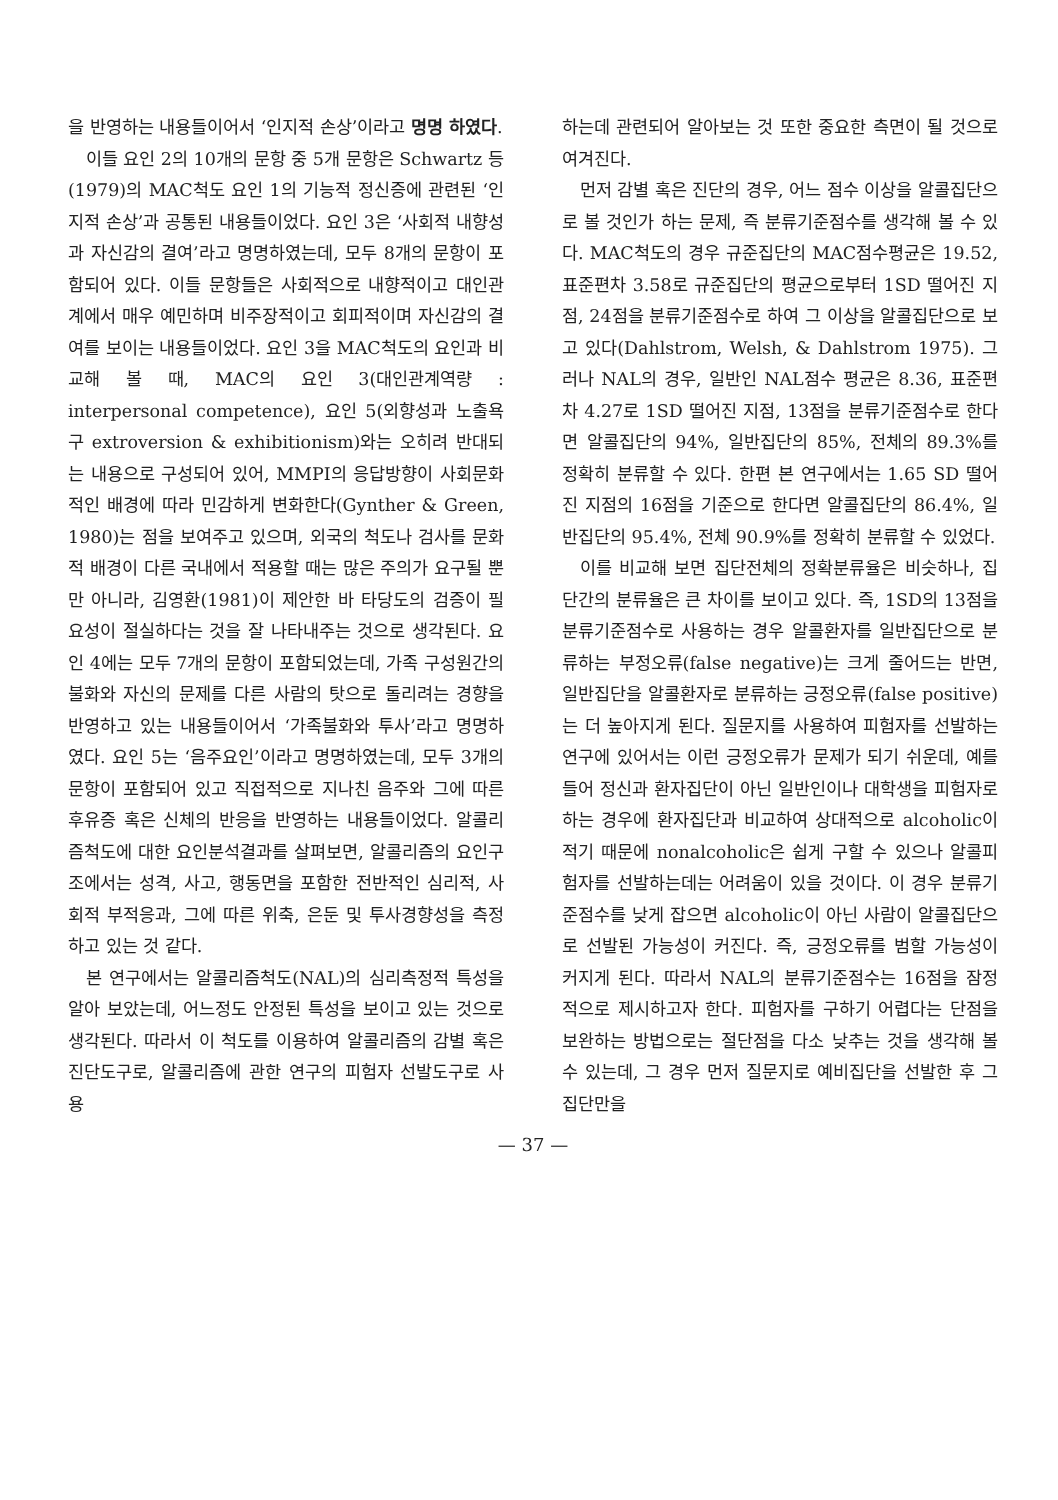을 반영하는 내용들이어서 ‘인지적 손상’이라고 명명 하였다.
이들 요인 2의 10개의 문항 중 5개 문항은 Schwartz 등(1979)의 MAC척도 요인 1의 기능적 정신증에 관련된 ‘인지적 손상’과 공통된 내용들이었다. 요인 3은 ‘사회적 내향성과 자신감의 결여’라고 명명하였는데, 모두 8개의 문항이 포함되어 있다. 이들 문항들은 사회적으로 내향적이고 대인관계에서 매우 예민하며 비주장적이고 회피적이며 자신감의 결여를 보이는 내용들이었다. 요인 3을 MAC척도의 요인과 비교해 볼 때, MAC의 요인 3(대인관계역량 : interpersonal competence), 요인 5(외향성과 노출욕구 extroversion & exhibitionism)와는 오히려 반대되는 내용으로 구성되어 있어, MMPI의 응답방향이 사회문화적인 배경에 따라 민감하게 변화한다(Gynther & Green, 1980)는 점을 보여주고 있으며, 외국의 척도나 검사를 문화적 배경이 다른 국내에서 적용할 때는 많은 주의가 요구될 뿐만 아니라, 김영환(1981)이 제안한 바 타당도의 검증이 필요성이 절실하다는 것을 잘 나타내주는 것으로 생각된다. 요인 4에는 모두 7개의 문항이 포함되었는데, 가족 구성원간의 불화와 자신의 문제를 다른 사람의 탓으로 돌리려는 경향을 반영하고 있는 내용들이어서 ‘가족불화와 투사’라고 명명하였다. 요인 5는 ‘음주요인’이라고 명명하였는데, 모두 3개의 문항이 포함되어 있고 직접적으로 지나친 음주와 그에 따른 후유증 혹은 신체의 반응을 반영하는 내용들이었다. 알콜리즘척도에 대한 요인분석결과를 살펴보면, 알콜리즘의 요인구조에서는 성격, 사고, 행동면을 포함한 전반적인 심리적, 사회적 부적응과, 그에 따른 위축, 은둔 및 투사경향성을 측정하고 있는 것 같다.
본 연구에서는 알콜리즘척도(NAL)의 심리측정적 특성을 알아 보았는데, 어느정도 안정된 특성을 보이고 있는 것으로 생각된다. 따라서 이 척도를 이용하여 알콜리즘의 감별 혹은 진단도구로, 알콜리즘에 관한 연구의 피험자 선발도구로 사용
하는데 관련되어 알아보는 것 또한 중요한 측면이 될 것으로 여겨진다.
먼저 감별 혹은 진단의 경우, 어느 점수 이상을 알콜집단으로 볼 것인가 하는 문제, 즉 분류기준점수를 생각해 볼 수 있다. MAC척도의 경우 규준집단의 MAC점수평균은 19.52, 표준편차 3.58로 규준집단의 평균으로부터 1SD 떨어진 지점, 24점을 분류기준점수로 하여 그 이상을 알콜집단으로 보고 있다(Dahlstrom, Welsh, & Dahlstrom 1975). 그러나 NAL의 경우, 일반인 NAL점수 평균은 8.36, 표준편차 4.27로 1SD 떨어진 지점, 13점을 분류기준점수로 한다면 알콜집단의 94%, 일반집단의 85%, 전체의 89.3%를 정확히 분류할 수 있다. 한편 본 연구에서는 1.65 SD 떨어진 지점의 16점을 기준으로 한다면 알콜집단의 86.4%, 일반집단의 95.4%, 전체 90.9%를 정확히 분류할 수 있었다.
이를 비교해 보면 집단전체의 정확분류율은 비슷하나, 집단간의 분류율은 큰 차이를 보이고 있다. 즉, 1SD의 13점을 분류기준점수로 사용하는 경우 알콜환자를 일반집단으로 분류하는 부정오류(false negative)는 크게 줄어드는 반면, 일반집단을 알콜환자로 분류하는 긍정오류(false positive)는 더 높아지게 된다. 질문지를 사용하여 피험자를 선발하는 연구에 있어서는 이런 긍정오류가 문제가 되기 쉬운데, 예를 들어 정신과 환자집단이 아닌 일반인이나 대학생을 피험자로 하는 경우에 환자집단과 비교하여 상대적으로 alcoholic이 적기 때문에 nonalcoholic은 쉽게 구할 수 있으나 알콜피험자를 선발하는데는 어려움이 있을 것이다. 이 경우 분류기준점수를 낮게 잡으면 alcoholic이 아닌 사람이 알콜집단으로 선발된 가능성이 커진다. 즉, 긍정오류를 범할 가능성이 커지게 된다. 따라서 NAL의 분류기준점수는 16점을 잠정적으로 제시하고자 한다. 피험자를 구하기 어렵다는 단점을 보완하는 방법으로는 절단점을 다소 낮추는 것을 생각해 볼 수 있는데, 그 경우 먼저 질문지로 예비집단을 선발한 후 그 집단만을
— 37 —